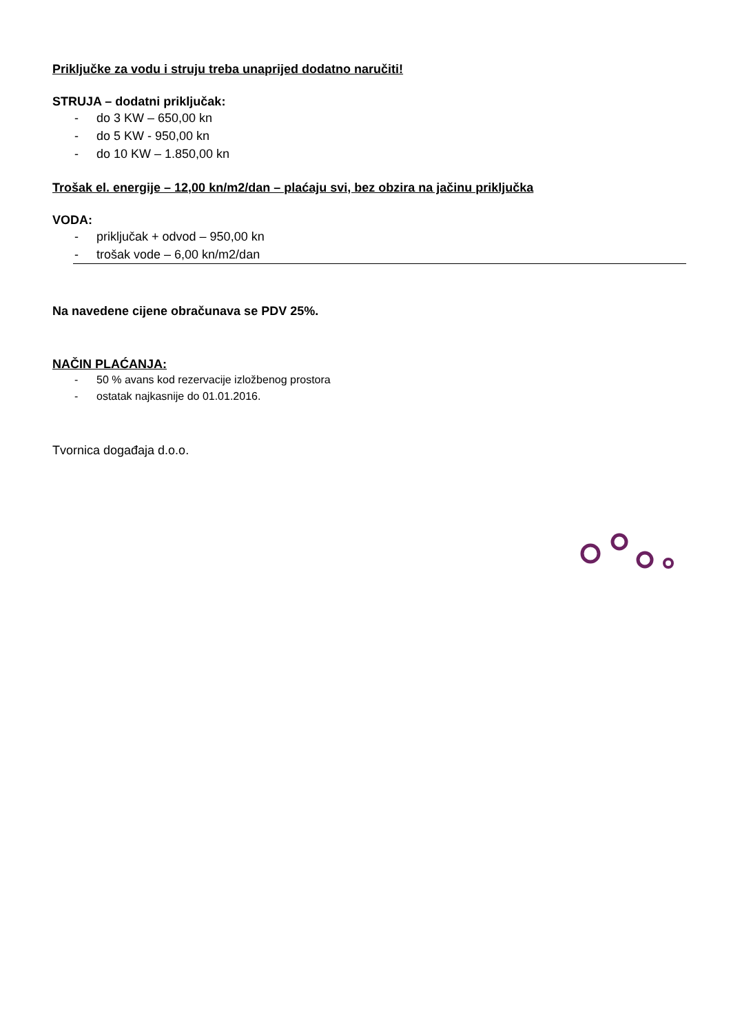Priključke za vodu i struju treba unaprijed dodatno naručiti!
STRUJA – dodatni priključak:
- do 3 KW – 650,00 kn
- do 5 KW - 950,00 kn
- do 10 KW – 1.850,00 kn
Trošak el. energije – 12,00 kn/m2/dan – plaćaju svi, bez obzira na jačinu priključka
VODA:
- priključak + odvod – 950,00 kn
- trošak vode – 6,00 kn/m2/dan
Na navedene cijene obračunava se PDV 25%.
NAČIN PLAĆANJA:
- 50 % avans kod rezervacije izložbenog prostora
- ostatak najkasnije do 01.01.2016.
Tvornica događaja d.o.o.